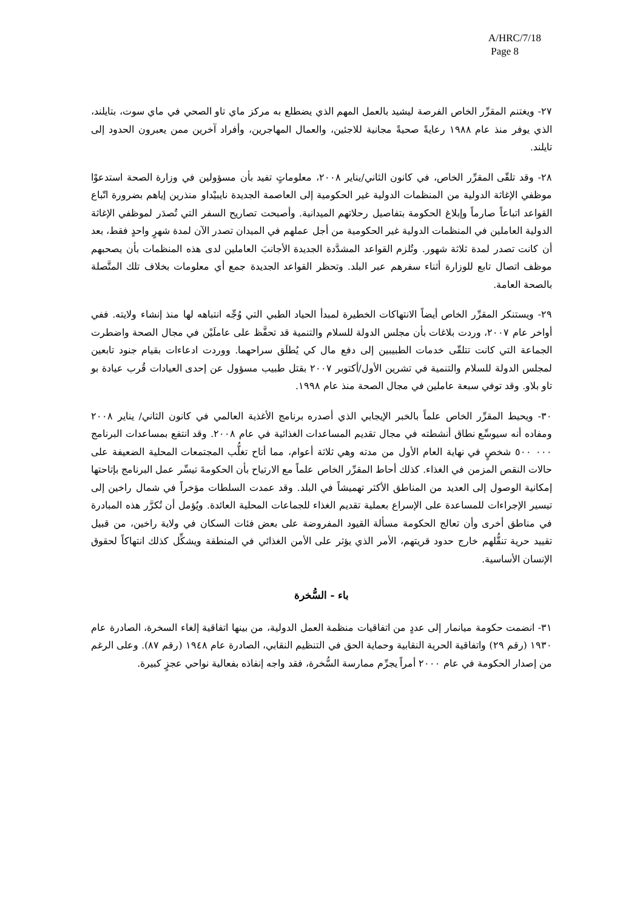A/HRC/7/18
Page 8
٢٧- ويغتنم المقرِّر الخاص الفرصة ليشيد بالعمل المهم الذي يضطلع به مركز ماي تاو الصحي في ماي سوت، بتايلند، الذي يوفر منذ عام ١٩٨٨ رعايةً صحيةً مجانية للاجئين، والعمال المهاجرين، وأفراد آخرين ممن يعبرون الحدود إلى تايلند.
٢٨- وقد تلقّى المقرِّر الخاص، في كانون الثاني/يناير ٢٠٠٨، معلوماتٍ تفيد بأن مسؤولين في وزارة الصحة استدعوْا موظفي الإغاثة الدولية من المنظمات الدولية غير الحكومية إلى العاصمة الجديدة نايبيْداو منذرين إياهم بضرورة اتّباع القواعد اتباعاً صارماً وإبلاغ الحكومة بتفاصيل رحلاتهم الميدانية. وأصبحت تصاريح السفر التي تُصدَر لموظفي الإغاثة الدولية العاملين في المنظمات الدولية غير الحكومية من أجل عملهم في الميدان تصدر الآن لمدة شهرٍ واحدٍ فقط، بعد أن كانت تصدر لمدة ثلاثة شهور. وتُلزم القواعد المشدَّدة الجديدة الأجانبَ العاملين لدى هذه المنظمات بأن يصحبهم موظف اتصال تابع للوزارة أثناء سفرهم عبر البلد. وتحظر القواعد الجديدة جمع أي معلومات بخلاف تلك المتَّصلة بالصحة العامة.
٢٩- ويستنكر المقرِّر الخاص أيضاً الانتهاكات الخطيرة لمبدأ الحياد الطبي التي وُجِّه انتباهه لها منذ إنشاء ولايته. ففي أواخر عام ٢٠٠٧، وردت بلاغات بأن مجلس الدولة للسلام والتنمية قد تحفَّظ على عاملَيْن في مجال الصحة واضطرت الجماعة التي كانت تتلقّى خدمات الطبيبين إلى دفع مال كي يُطلَق سراحهما. ووردت ادعاءات بقيام جنود تابعين لمجلس الدولة للسلام والتنمية في تشرين الأول/أكتوبر ٢٠٠٧ بقتل طبيب مسؤول عن إحدى العيادات قُرب عيادة بو تاو بلاو. وقد توفي سبعة عاملين في مجال الصحة منذ عام ١٩٩٨.
٣٠- ويحيط المقرِّر الخاص علماً بالخبر الإيجابي الذي أصدره برنامج الأغذية العالمي في كانون الثاني/ يناير ٢٠٠٨ ومفاده أنه سيوسِّع نطاق أنشطته في مجال تقديم المساعدات الغذائية في عام ٢٠٠٨. وقد انتفع بمساعدات البرنامج ٠٠٠ ٥٠٠ شخصٍ في نهاية العام الأول من مدته وهي ثلاثة أعوام، مما أتاح تغلُّب المجتمعات المحلية الضعيفة على حالات النقص المزمن في الغذاء. كذلك أحاط المقرِّر الخاص علماً مع الارتياح بأن الحكومةَ تيسِّر عمل البرنامج بإتاحتها إمكانية الوصول إلى العديد من المناطق الأكثر تهميشاً في البلد. وقد عمدت السلطات مؤخراً في شمال راخين إلى تيسير الإجراءات للمساعدة على الإسراع بعملية تقديم الغذاء للجماعات المحلية العائدة. ويُؤمل أن تُكرَّر هذه المبادرة في مناطق أخرى وأن تعالج الحكومة مسألة القيود المفروضة على بعض فئات السكان في ولاية راخين، من قبيل تقييد حرية تنقُّلهم خارج حدود قريتهم، الأمر الذي يؤثر على الأمن الغذائي في المنطقة ويشكِّل كذلك انتهاكاً لحقوق الإنسان الأساسية.
باء - السُّخرة
٣١- انضمت حكومة ميانمار إلى عددٍ من اتفاقيات منظمة العمل الدولية، من بينها اتفاقية إلغاء السخرة، الصادرة عام ١٩٣٠ (رقم ٢٩) واتفاقية الحرية النقابية وحماية الحق في التنظيم النقابي، الصادرة عام ١٩٤٨ (رقم ٨٧). وعلى الرغم من إصدار الحكومة في عام ٢٠٠٠ أمراً يجرِّم ممارسة السُّخرة، فقد واجه إنفاذه بفعالية نواحي عجزٍ كبيرة.